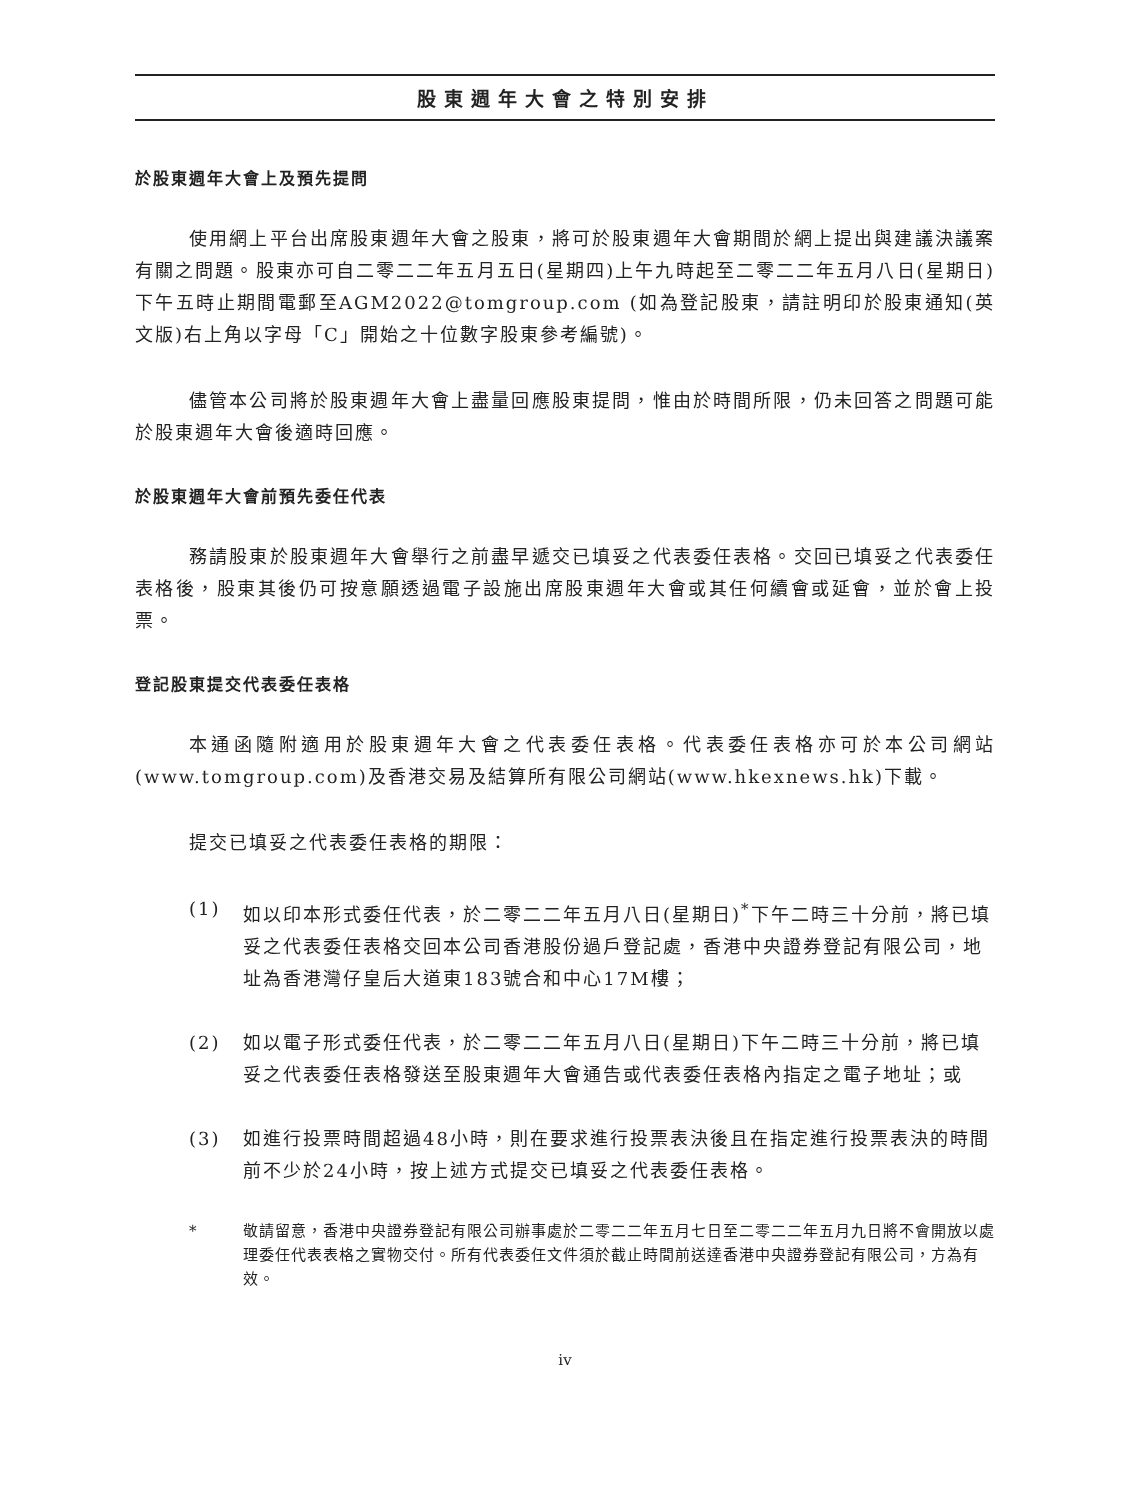股東週年大會之特別安排
於股東週年大會上及預先提問
使用網上平台出席股東週年大會之股東，將可於股東週年大會期間於網上提出與建議決議案有關之問題。股東亦可自二零二二年五月五日(星期四)上午九時起至二零二二年五月八日(星期日)下午五時止期間電郵至AGM2022@tomgroup.com (如為登記股東，請註明印於股東通知(英文版)右上角以字母「C」開始之十位數字股東參考編號)。
儘管本公司將於股東週年大會上盡量回應股東提問，惟由於時間所限，仍未回答之問題可能於股東週年大會後適時回應。
於股東週年大會前預先委任代表
務請股東於股東週年大會舉行之前盡早遞交已填妥之代表委任表格。交回已填妥之代表委任表格後，股東其後仍可按意願透過電子設施出席股東週年大會或其任何續會或延會，並於會上投票。
登記股東提交代表委任表格
本通函隨附適用於股東週年大會之代表委任表格。代表委任表格亦可於本公司網站(www.tomgroup.com)及香港交易及結算所有限公司網站(www.hkexnews.hk)下載。
提交已填妥之代表委任表格的期限：
(1) 如以印本形式委任代表，於二零二二年五月八日(星期日)<sup>*</sup>下午二時三十分前，將已填妥之代表委任表格交回本公司香港股份過戶登記處，香港中央證券登記有限公司，地址為香港灣仔皇后大道東183號合和中心17M樓；
(2) 如以電子形式委任代表，於二零二二年五月八日(星期日)下午二時三十分前，將已填妥之代表委任表格發送至股東週年大會通告或代表委任表格內指定之電子地址；或
(3) 如進行投票時間超過48小時，則在要求進行投票表決後且在指定進行投票表決的時間前不少於24小時，按上述方式提交已填妥之代表委任表格。
* 敬請留意，香港中央證券登記有限公司辦事處於二零二二年五月七日至二零二二年五月九日將不會開放以處理委任代表表格之實物交付。所有代表委任文件須於截止時間前送達香港中央證券登記有限公司，方為有效。
iv